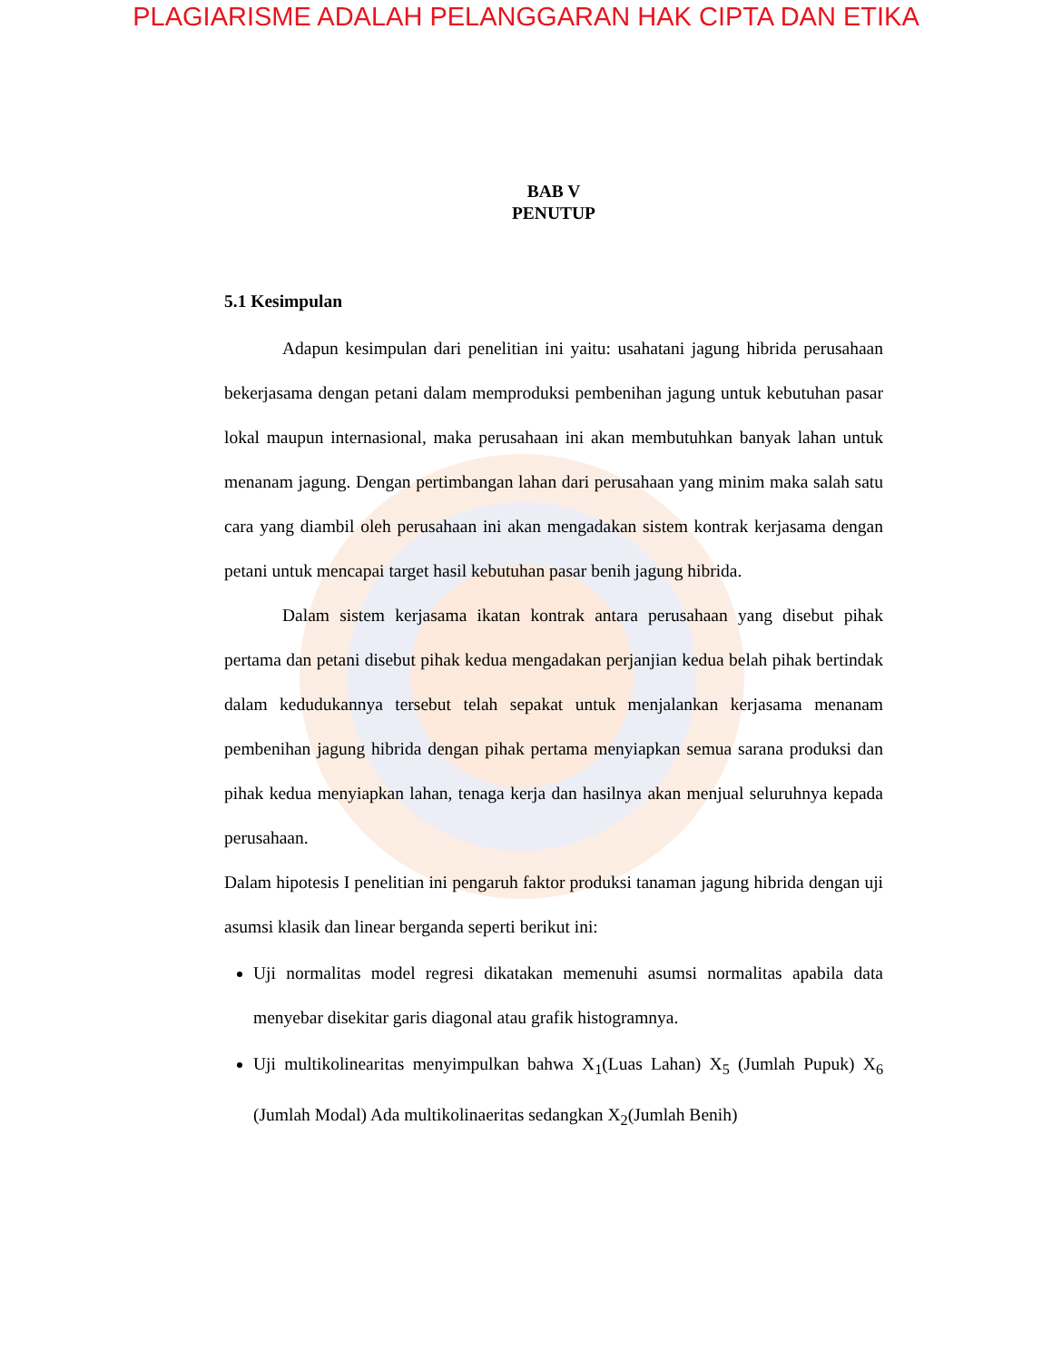PLAGIARISME ADALAH PELANGGARAN HAK CIPTA DAN ETIKA
BAB V
PENUTUP
5.1 Kesimpulan
Adapun kesimpulan dari penelitian ini yaitu: usahatani jagung hibrida perusahaan bekerjasama dengan petani dalam memproduksi pembenihan jagung untuk kebutuhan pasar lokal maupun internasional, maka perusahaan ini akan membutuhkan banyak lahan untuk menanam jagung. Dengan pertimbangan lahan dari perusahaan yang minim maka salah satu cara yang diambil oleh perusahaan ini akan mengadakan sistem kontrak kerjasama dengan petani untuk mencapai target hasil kebutuhan pasar benih jagung hibrida.
Dalam sistem kerjasama ikatan kontrak antara perusahaan yang disebut pihak pertama dan petani disebut pihak kedua mengadakan perjanjian kedua belah pihak bertindak dalam kedudukannya tersebut telah sepakat untuk menjalankan kerjasama menanam pembenihan jagung hibrida dengan pihak pertama menyiapkan semua sarana produksi dan pihak kedua menyiapkan lahan, tenaga kerja dan hasilnya akan menjual seluruhnya kepada perusahaan.
Dalam hipotesis I penelitian ini pengaruh faktor produksi tanaman jagung hibrida dengan uji asumsi klasik dan linear berganda seperti berikut ini:
Uji normalitas model regresi dikatakan memenuhi asumsi normalitas apabila data menyebar disekitar garis diagonal atau grafik histogramnya.
Uji multikolinearitas menyimpulkan bahwa X<sub>1</sub>(Luas Lahan) X<sub>5</sub> (Jumlah Pupuk) X<sub>6</sub> (Jumlah Modal) Ada multikolinaeritas sedangkan X<sub>2</sub>(Jumlah Benih)